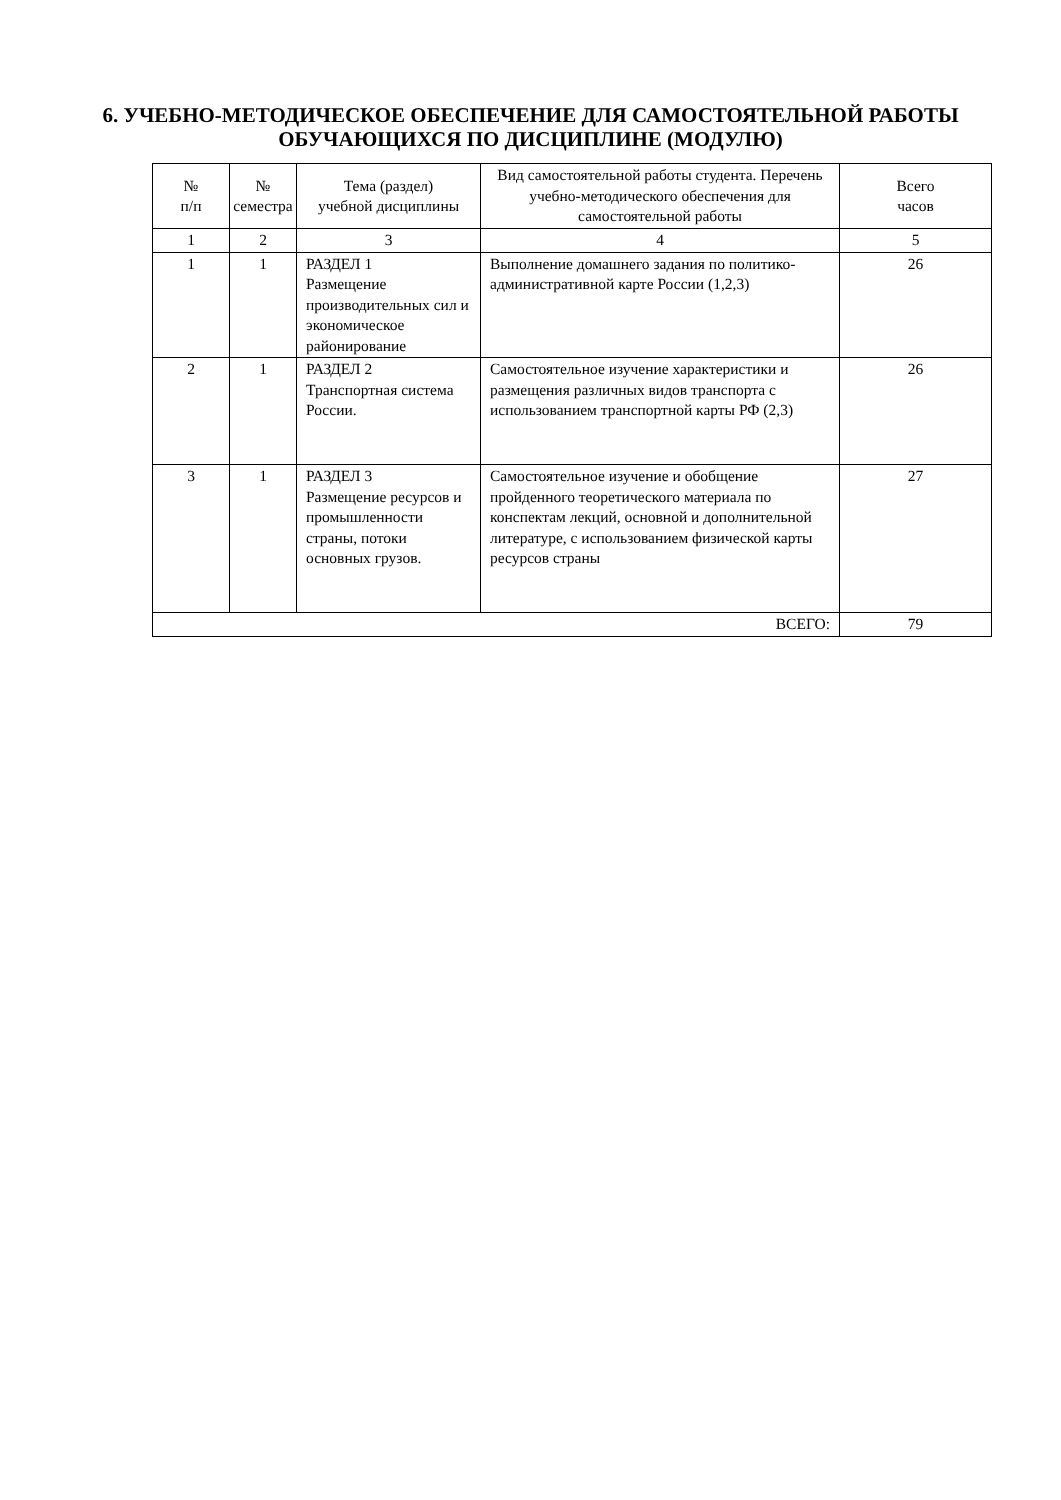6. УЧЕБНО-МЕТОДИЧЕСКОЕ ОБЕСПЕЧЕНИЕ ДЛЯ САМОСТОЯТЕЛЬНОЙ РАБОТЫ ОБУЧАЮЩИХСЯ ПО ДИСЦИПЛИНЕ (МОДУЛЮ)
| № п/п | № семестра | Тема (раздел) учебной дисциплины | Вид самостоятельной работы студента. Перечень учебно-методического обеспечения для самостоятельной работы | Всего часов |
| 1 | 2 | 3 | 4 | 5 |
| 1 | 1 | РАЗДЕЛ 1 Размещение производительных сил и экономическое районирование | Выполнение домашнего задания по политико-административной карте России (1,2,3) | 26 |
| 2 | 1 | РАЗДЕЛ 2 Транспортная система России. | Самостоятельное изучение характеристики и размещения различных видов транспорта с использованием транспортной карты РФ (2,3) | 26 |
| 3 | 1 | РАЗДЕЛ 3 Размещение ресурсов и промышленности страны, потоки основных грузов. | Самостоятельное изучение и обобщение пройденного теоретического материала по конспектам лекций, основной и дополнительной литературе, с использованием физической карты ресурсов страны | 27 |
| ВСЕГО: | | | | 79 |